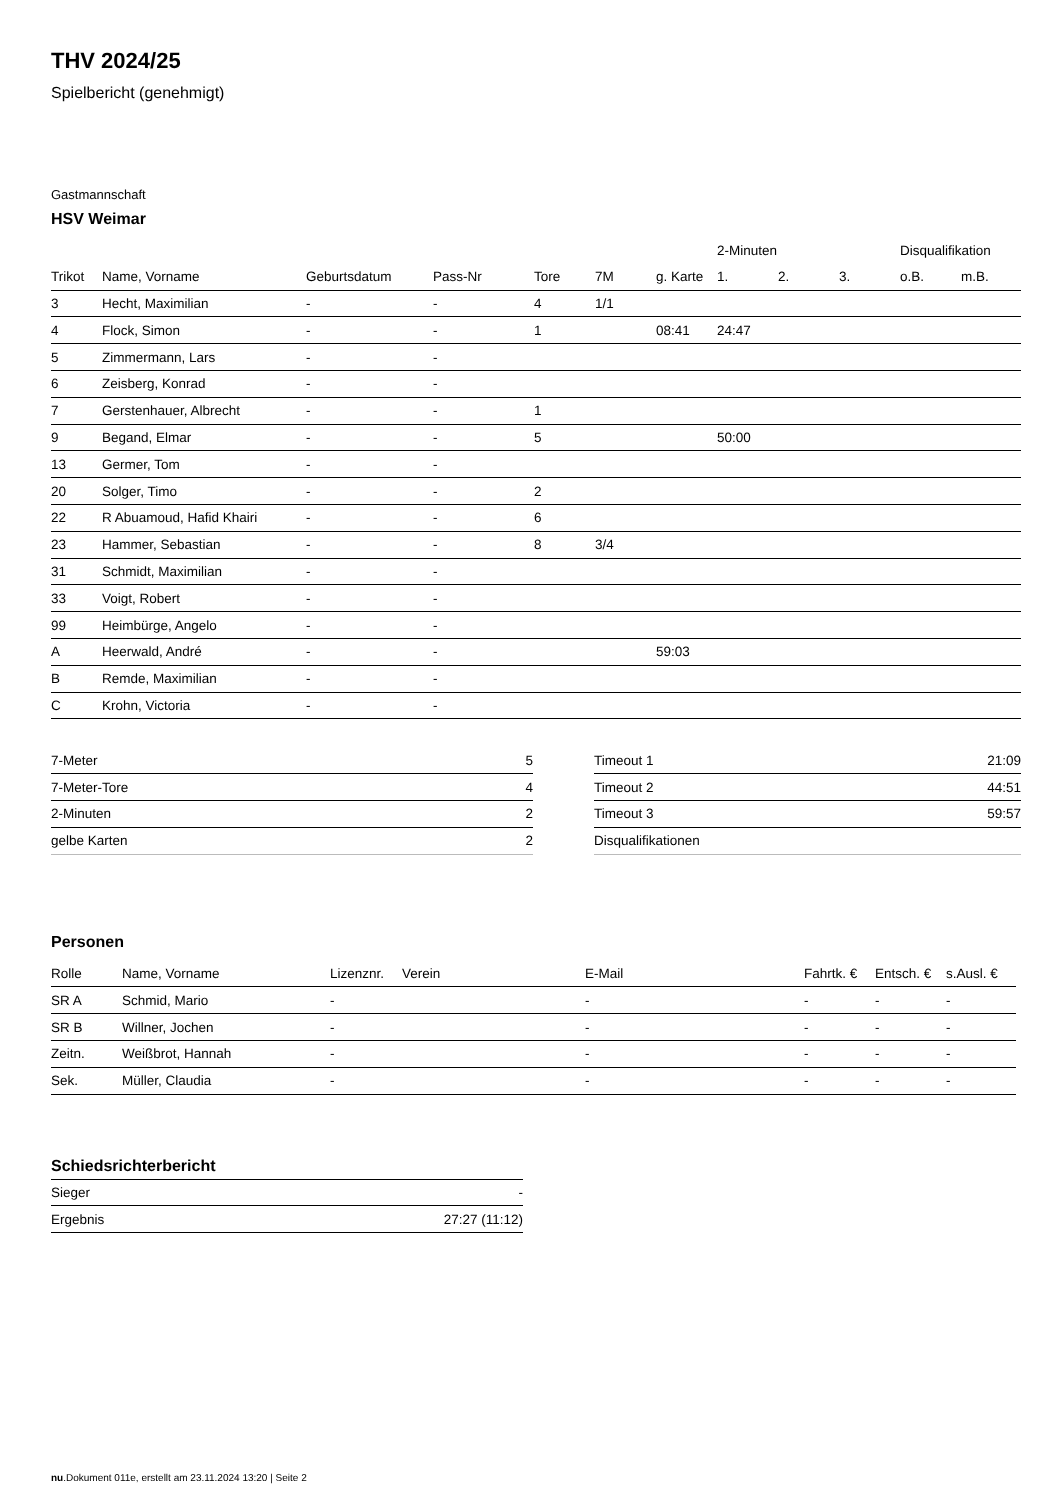THV 2024/25
Spielbericht (genehmigt)
Gastmannschaft
HSV Weimar
| | | | | | | | 2-Minuten | | | Disqualifikation | |
| --- | --- | --- | --- | --- | --- | --- | --- | --- | --- | --- | --- |
| Trikot | Name, Vorname | Geburtsdatum | Pass-Nr | Tore | 7M | g. Karte | 1. | 2. | 3. | o.B. | m.B. |
| 3 | Hecht, Maximilian | - | - | 4 | 1/1 | | | | | | |
| 4 | Flock, Simon | - | - | 1 | | 08:41 | 24:47 | | | | |
| 5 | Zimmermann, Lars | - | - | | | | | | | | |
| 6 | Zeisberg, Konrad | - | - | | | | | | | | |
| 7 | Gerstenhauer, Albrecht | - | - | 1 | | | | | | | |
| 9 | Begand, Elmar | - | - | 5 | | | 50:00 | | | | |
| 13 | Germer, Tom | - | - | | | | | | | | |
| 20 | Solger, Timo | - | - | 2 | | | | | | | |
| 22 | R Abuamoud, Hafid Khairi | - | - | 6 | | | | | | | |
| 23 | Hammer, Sebastian | - | - | 8 | 3/4 | | | | | | |
| 31 | Schmidt, Maximilian | - | - | | | | | | | | |
| 33 | Voigt, Robert | - | - | | | | | | | | |
| 99 | Heimbürge, Angelo | - | - | | | | | | | | |
| A | Heerwald, André | - | - | | | 59:03 | | | | | |
| B | Remde, Maximilian | - | - | | | | | | | | |
| C | Krohn, Victoria | - | - | | | | | | | | |
| 7-Meter | 5 |
| 7-Meter-Tore | 4 |
| 2-Minuten | 2 |
| gelbe Karten | 2 |
| Timeout 1 | 21:09 |
| Timeout 2 | 44:51 |
| Timeout 3 | 59:57 |
| Disqualifikationen | |
Personen
| Rolle | Name, Vorname | Lizenznr. | Verein | E-Mail | Fahrtk. € | Entsch. € | s.Ausl. € |
| --- | --- | --- | --- | --- | --- | --- | --- |
| SR A | Schmid, Mario | - | | - | - | - | - |
| SR B | Willner, Jochen | - | | - | - | - | - |
| Zeitn. | Weißbrot, Hannah | - | | - | - | - | - |
| Sek. | Müller, Claudia | - | | - | - | - | - |
Schiedsrichterbericht
| Sieger | - |
| Ergebnis | 27:27 (11:12) |
nu.Dokument 011e, erstellt am 23.11.2024 13:20 | Seite 2